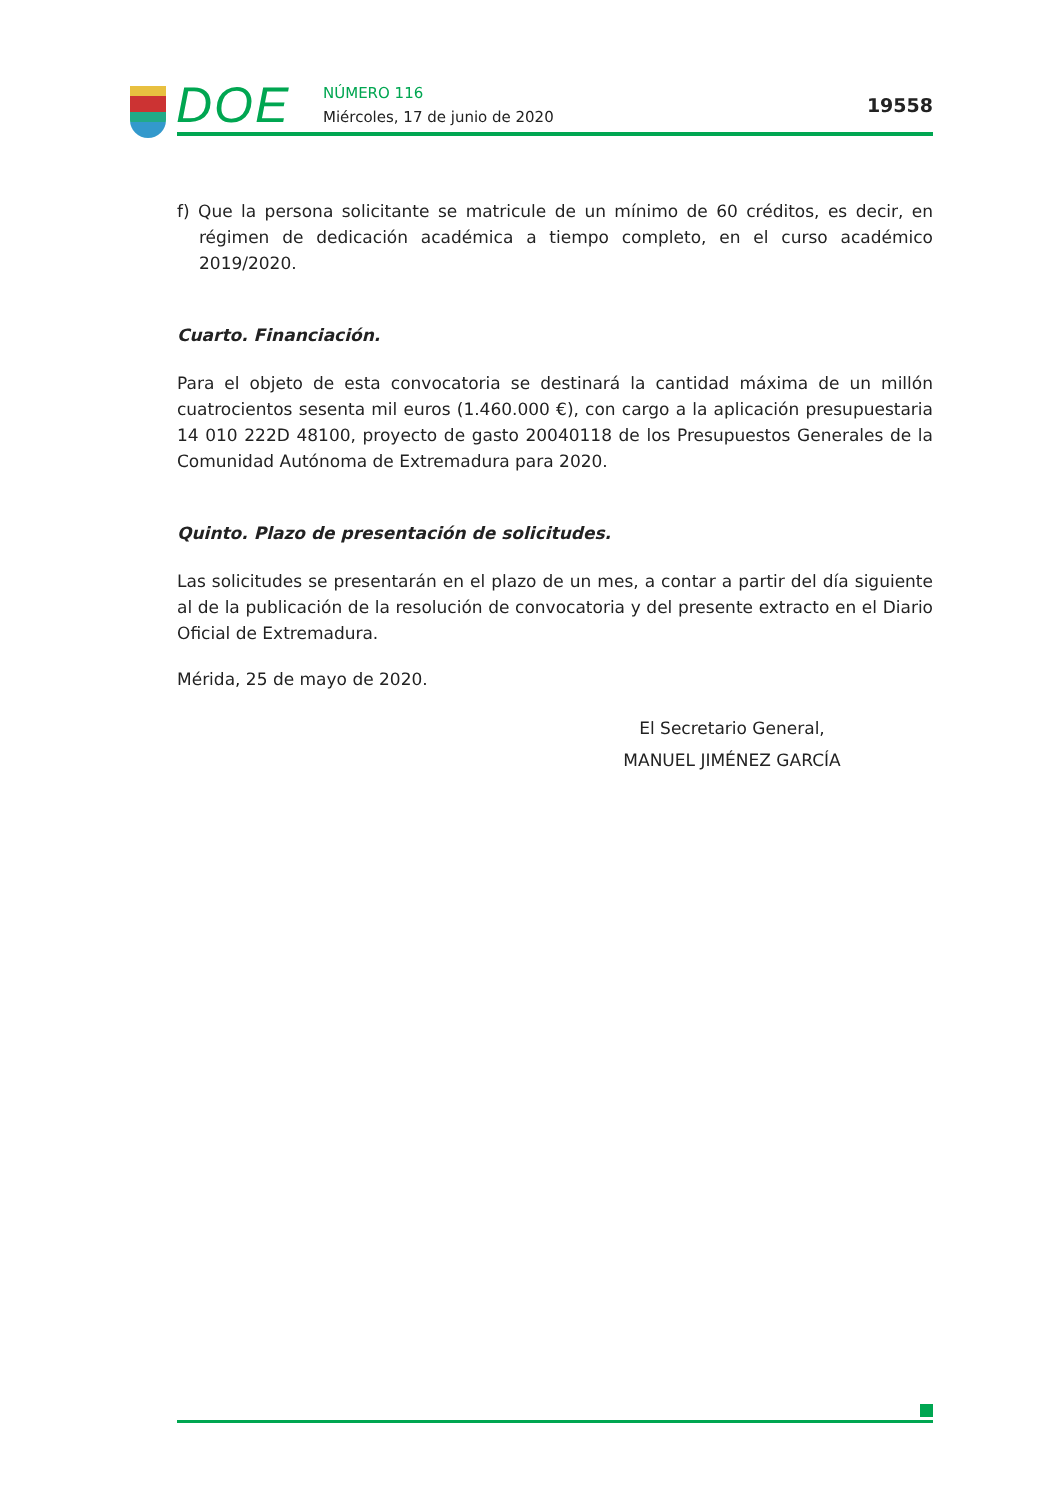DOE NÚMERO 116
Miércoles, 17 de junio de 2020
19558
f) Que la persona solicitante se matricule de un mínimo de 60 créditos, es decir, en régimen de dedicación académica a tiempo completo, en el curso académico 2019/2020.
Cuarto. Financiación.
Para el objeto de esta convocatoria se destinará la cantidad máxima de un millón cuatrocientos sesenta mil euros (1.460.000 €), con cargo a la aplicación presupuestaria 14 010 222D 48100, proyecto de gasto 20040118 de los Presupuestos Generales de la Comunidad Autónoma de Extremadura para 2020.
Quinto. Plazo de presentación de solicitudes.
Las solicitudes se presentarán en el plazo de un mes, a contar a partir del día siguiente al de la publicación de la resolución de convocatoria y del presente extracto en el Diario Oficial de Extremadura.
Mérida, 25 de mayo de 2020.
El Secretario General,
MANUEL JIMÉNEZ GARCÍA